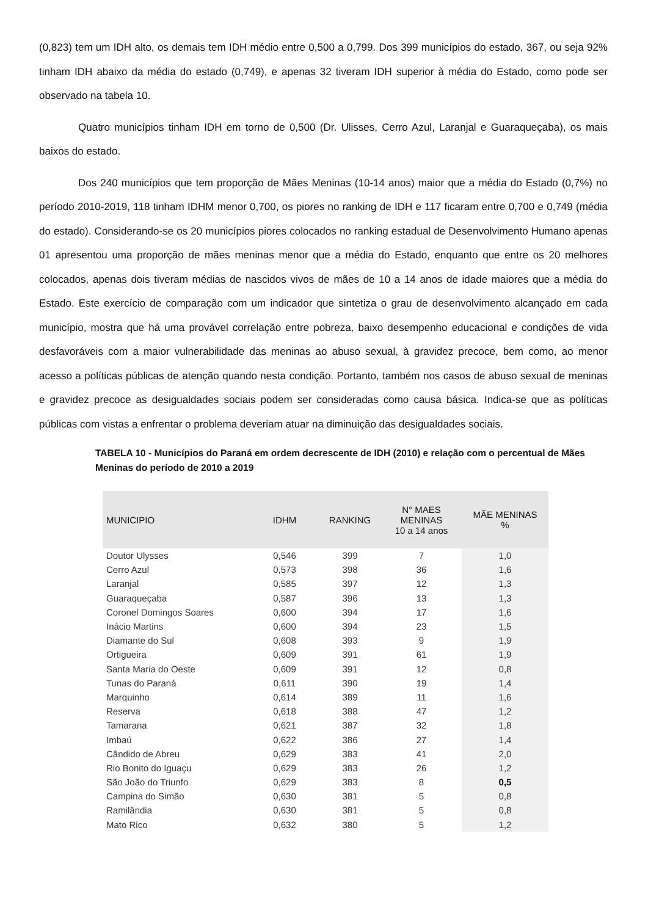(0,823) tem um IDH alto, os demais tem IDH médio entre 0,500 a 0,799. Dos 399 municípios do estado, 367, ou seja 92% tinham IDH abaixo da média do estado (0,749), e apenas 32 tiveram IDH superior à média do Estado, como pode ser observado na tabela 10.
Quatro municípios tinham IDH em torno de 0,500 (Dr. Ulisses, Cerro Azul, Laranjal e Guaraqueçaba), os mais baixos do estado.
Dos 240 municípios que tem proporção de Mães Meninas (10-14 anos) maior que a média do Estado (0,7%) no período 2010-2019, 118 tinham IDHM menor 0,700, os piores no ranking de IDH e 117 ficaram entre 0,700 e 0,749 (média do estado). Considerando-se os 20 municípios piores colocados no ranking estadual de Desenvolvimento Humano apenas 01 apresentou uma proporção de mães meninas menor que a média do Estado, enquanto que entre os 20 melhores colocados, apenas dois tiveram médias de nascidos vivos de mães de 10 a 14 anos de idade maiores que a média do Estado. Este exercício de comparação com um indicador que sintetiza o grau de desenvolvimento alcançado em cada município, mostra que há uma provável correlação entre pobreza, baixo desempenho educacional e condições de vida desfavoráveis com a maior vulnerabilidade das meninas ao abuso sexual, à gravidez precoce, bem como, ao menor acesso a políticas públicas de atenção quando nesta condição. Portanto, também nos casos de abuso sexual de meninas e gravidez precoce as desigualdades sociais podem ser consideradas como causa básica. Indica-se que as políticas públicas com vistas a enfrentar o problema deveriam atuar na diminuição das desigualdades sociais.
TABELA 10 - Municípios do Paraná em ordem decrescente de IDH (2010) e relação com o percentual de Mães Meninas do período de 2010 a 2019
| MUNICIPIO | IDHM | RANKING | N° MAES MENINAS 10 a 14 anos | MÃE MENINAS % |
| --- | --- | --- | --- | --- |
| Doutor Ulysses | 0,546 | 399 | 7 | 1,0 |
| Cerro Azul | 0,573 | 398 | 36 | 1,6 |
| Laranjal | 0,585 | 397 | 12 | 1,3 |
| Guaraqueçaba | 0,587 | 396 | 13 | 1,3 |
| Coronel Domingos Soares | 0,600 | 394 | 17 | 1,6 |
| Inácio Martins | 0,600 | 394 | 23 | 1,5 |
| Diamante do Sul | 0,608 | 393 | 9 | 1,9 |
| Ortigueira | 0,609 | 391 | 61 | 1,9 |
| Santa Maria do Oeste | 0,609 | 391 | 12 | 0,8 |
| Tunas do Paraná | 0,611 | 390 | 19 | 1,4 |
| Marquinho | 0,614 | 389 | 11 | 1,6 |
| Reserva | 0,618 | 388 | 47 | 1,2 |
| Tamarana | 0,621 | 387 | 32 | 1,8 |
| Imbaú | 0,622 | 386 | 27 | 1,4 |
| Cândido de Abreu | 0,629 | 383 | 41 | 2,0 |
| Rio Bonito do Iguaçu | 0,629 | 383 | 26 | 1,2 |
| São João do Triunfo | 0,629 | 383 | 8 | 0,5 |
| Campina do Simão | 0,630 | 381 | 5 | 0,8 |
| Ramilândia | 0,630 | 381 | 5 | 0,8 |
| Mato Rico | 0,632 | 380 | 5 | 1,2 |